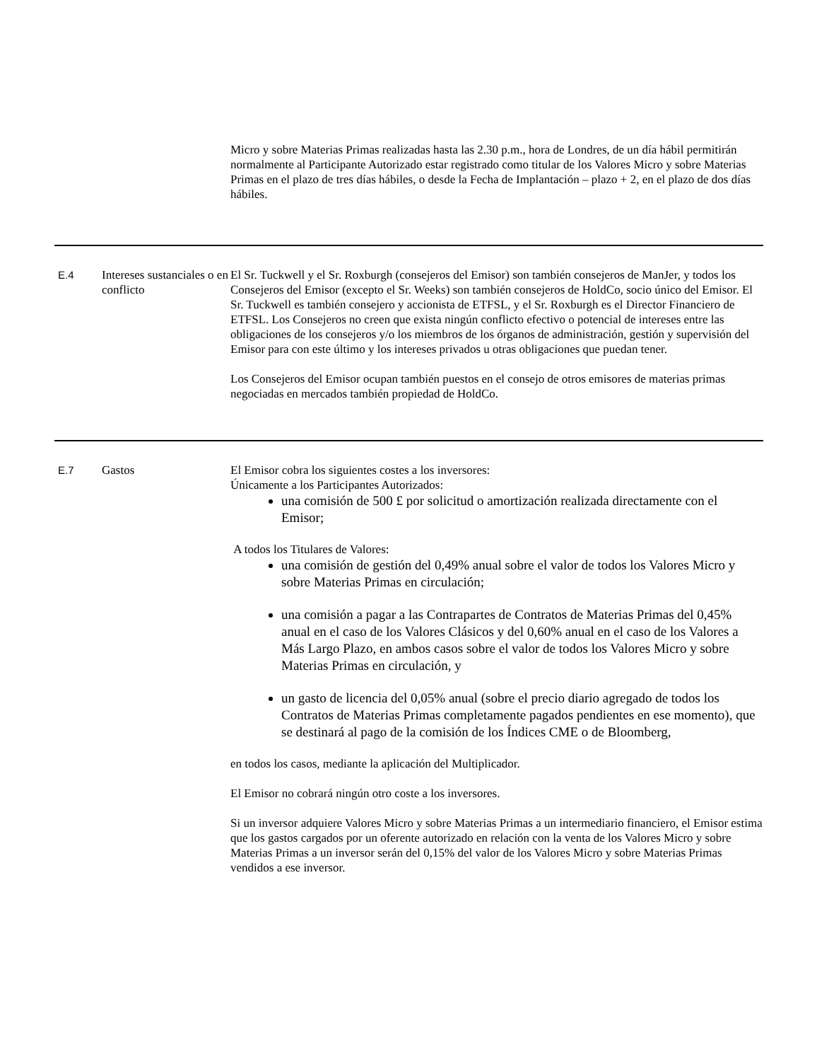| | | Micro y sobre Materias Primas realizadas hasta las 2.30 p.m., hora de Londres, de un día hábil permitirán normalmente al Participante Autorizado estar registrado como titular de los Valores Micro y sobre Materias Primas en el plazo de tres días hábiles, o desde la Fecha de Implantación – plazo + 2, en el plazo de dos días hábiles. |
| E.4 | Intereses sustanciales o en conflicto | El Sr. Tuckwell y el Sr. Roxburgh (consejeros del Emisor) son también consejeros de ManJer, y todos los Consejeros del Emisor (excepto el Sr. Weeks) son también consejeros de HoldCo, socio único del Emisor. El Sr. Tuckwell es también consejero y accionista de ETFSL, y el Sr. Roxburgh es el Director Financiero de ETFSL. Los Consejeros no creen que exista ningún conflicto efectivo o potencial de intereses entre las obligaciones de los consejeros y/o los miembros de los órganos de administración, gestión y supervisión del Emisor para con este último y los intereses privados u otras obligaciones que puedan tener. Los Consejeros del Emisor ocupan también puestos en el consejo de otros emisores de materias primas negociadas en mercados también propiedad de HoldCo. |
| E.7 | Gastos | El Emisor cobra los siguientes costes a los inversores: Únicamente a los Participantes Autorizados: una comisión de 500 £ por solicitud o amortización realizada directamente con el Emisor; A todos los Titulares de Valores: una comisión de gestión del 0,49% anual sobre el valor de todos los Valores Micro y sobre Materias Primas en circulación; una comisión a pagar a las Contrapartes de Contratos de Materias Primas del 0,45% anual en el caso de los Valores Clásicos y del 0,60% anual en el caso de los Valores a Más Largo Plazo, en ambos casos sobre el valor de todos los Valores Micro y sobre Materias Primas en circulación, y un gasto de licencia del 0,05% anual (sobre el precio diario agregado de todos los Contratos de Materias Primas completamente pagados pendientes en ese momento), que se destinará al pago de la comisión de los Índices CME o de Bloomberg, en todos los casos, mediante la aplicación del Multiplicador. El Emisor no cobrará ningún otro coste a los inversores. Si un inversor adquiere Valores Micro y sobre Materias Primas a un intermediario financiero, el Emisor estima que los gastos cargados por un oferente autorizado en relación con la venta de los Valores Micro y sobre Materias Primas a un inversor serán del 0,15% del valor de los Valores Micro y sobre Materias Primas vendidos a ese inversor. |